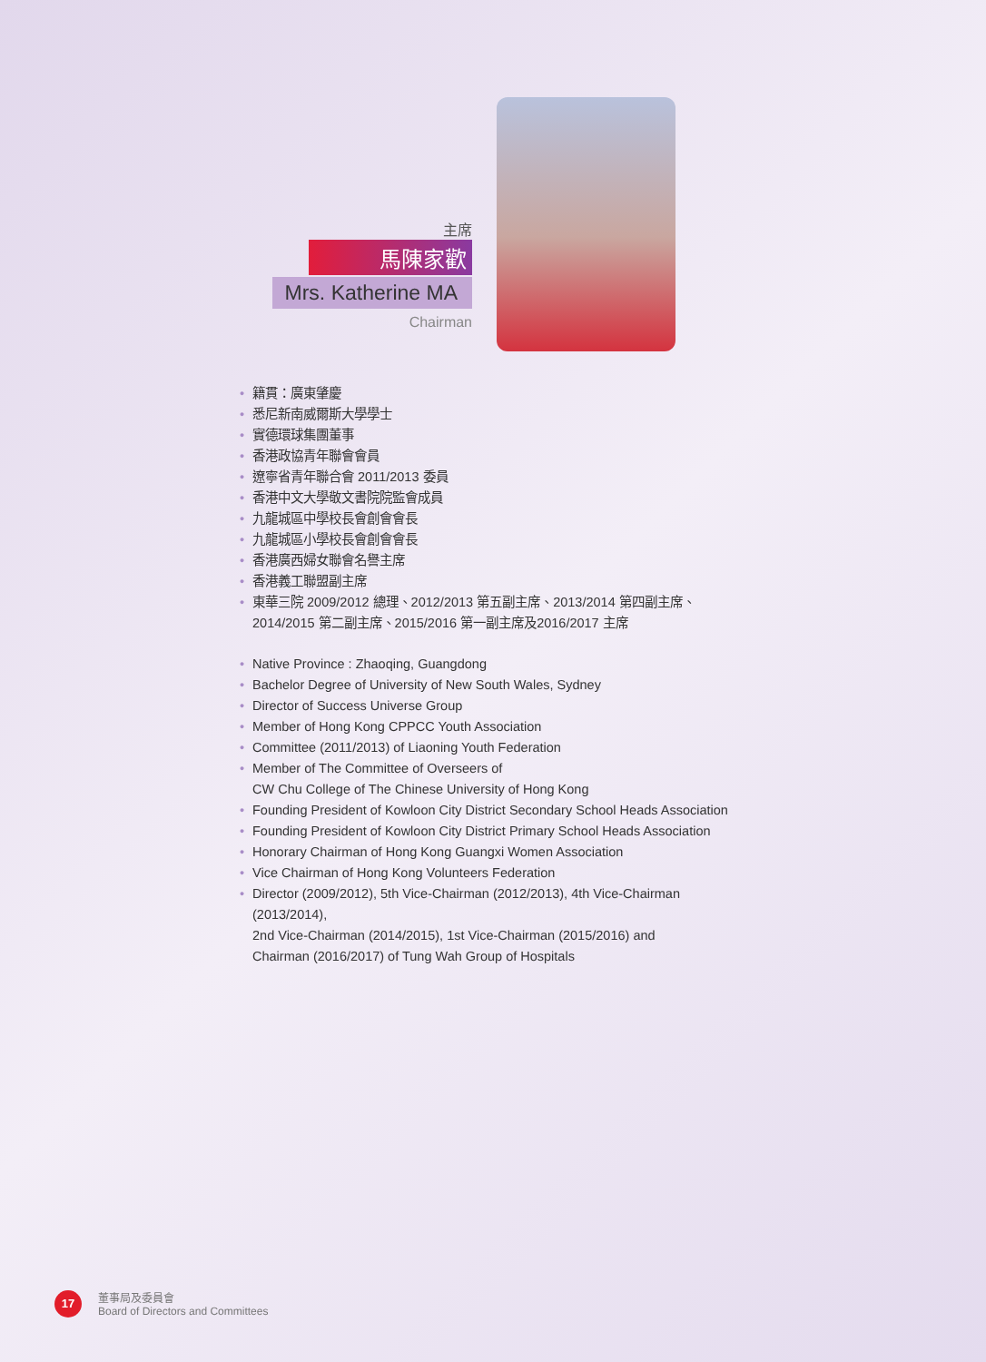主席
馬陳家歡
Mrs. Katherine MA
Chairman
• 籍貫：廣東肇慶
• 悉尼新南威爾斯大學學士
• 實德環球集團董事
• 香港政協青年聯會會員
• 遼寧省青年聯合會 2011/2013 委員
• 香港中文大學敬文書院院監會成員
• 九龍城區中學校長會創會會長
• 九龍城區小學校長會創會會長
• 香港廣西婦女聯會名譽主席
• 香港義工聯盟副主席
• 東華三院 2009/2012 總理、2012/2013 第五副主席、2013/2014 第四副主席、
2014/2015 第二副主席、2015/2016 第一副主席及2016/2017 主席
• Native Province : Zhaoqing, Guangdong
• Bachelor Degree of University of New South Wales, Sydney
• Director of Success Universe Group
• Member of Hong Kong CPPCC Youth Association
• Committee (2011/2013) of Liaoning Youth Federation
• Member of The Committee of Overseers of
CW Chu College of The Chinese University of Hong Kong
• Founding President of Kowloon City District Secondary School Heads Association
• Founding President of Kowloon City District Primary School Heads Association
• Honorary Chairman of Hong Kong Guangxi Women Association
• Vice Chairman of Hong Kong Volunteers Federation
• Director (2009/2012), 5th Vice-Chairman (2012/2013), 4th Vice-Chairman (2013/2014),
2nd Vice-Chairman (2014/2015), 1st Vice-Chairman (2015/2016) and
Chairman (2016/2017) of Tung Wah Group of Hospitals
17
董事局及委員會
Board of Directors and Committees